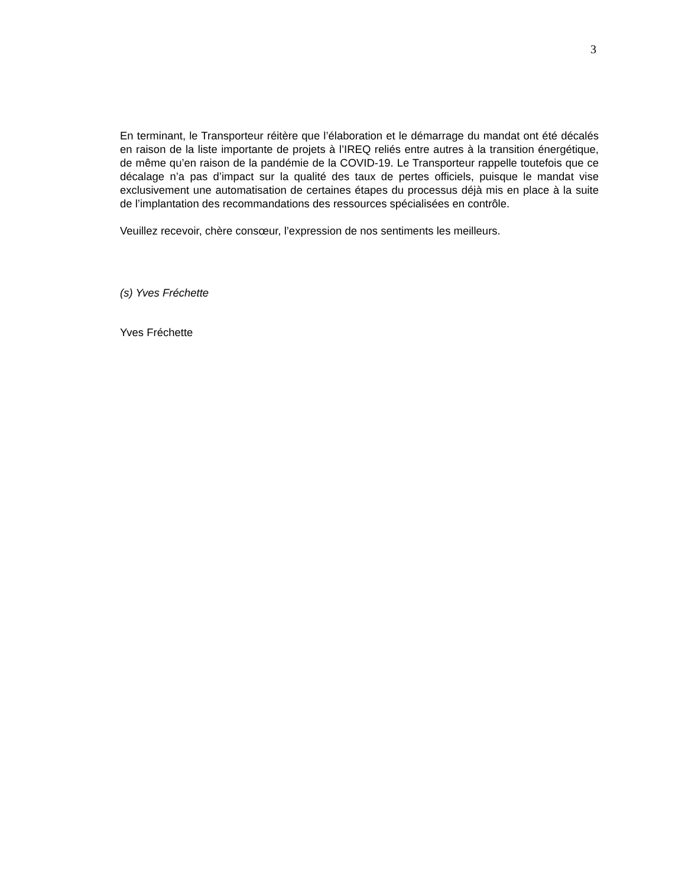3
En terminant, le Transporteur réitère que l’élaboration et le démarrage du mandat ont été décalés en raison de la liste importante de projets à l’IREQ reliés entre autres à la transition énergétique, de même qu’en raison de la pandémie de la COVID-19. Le Transporteur rappelle toutefois que ce décalage n’a pas d’impact sur la qualité des taux de pertes officiels, puisque le mandat vise exclusivement une automatisation de certaines étapes du processus déjà mis en place à la suite de l’implantation des recommandations des ressources spécialisées en contrôle.
Veuillez recevoir, chère consœur, l’expression de nos sentiments les meilleurs.
(s) Yves Fréchette
Yves Fréchette